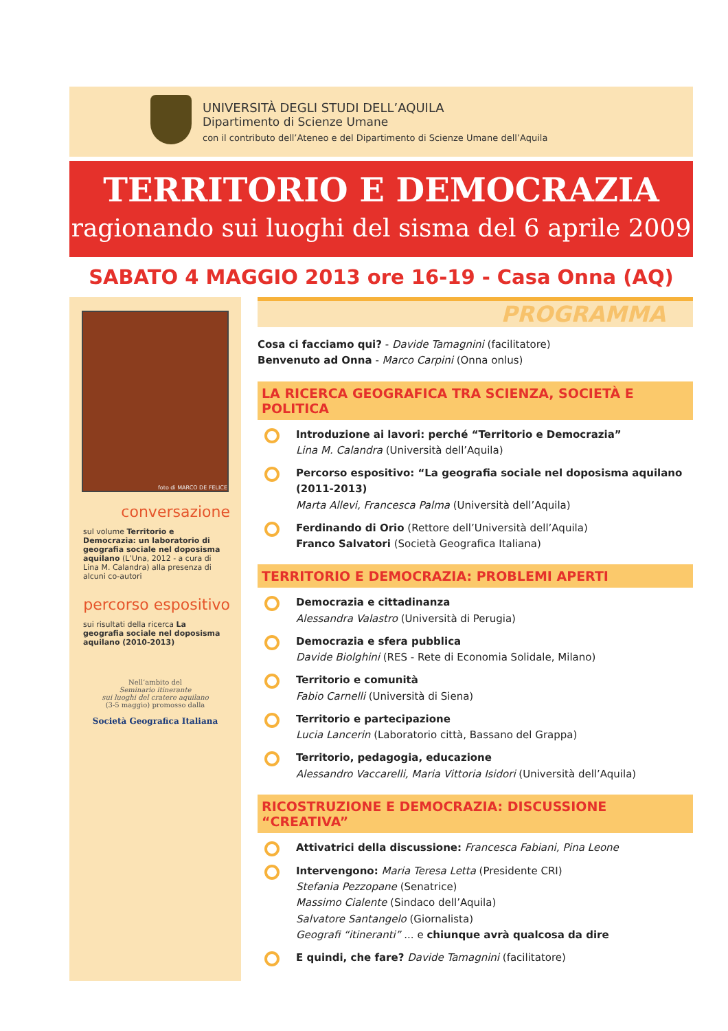UNIVERSITÀ DEGLI STUDI DELL’AQUILA
Dipartimento di Scienze Umane
con il contributo dell’Ateneo e del Dipartimento di Scienze Umane dell’Aquila
TERRITORIO E DEMOCRAZIA
ragionando sui luoghi del sisma del 6 aprile 2009
SABATO 4 MAGGIO 2013 ore 16-19 - Casa Onna (AQ)
foto di MARCO DE FELICE
conversazione
sul volume Territorio e Democrazia: un laboratorio di geografia sociale nel doposisma aquilano (L’Una, 2012 - a cura di Lina M. Calandra) alla presenza di alcuni co-autori
percorso espositivo
sui risultati della ricerca La geografia sociale nel doposisma aquilano (2010-2013)
Nell’ambito del
Seminario itinerante
sui luoghi del cratere aquilano
(3-5 maggio) promosso dalla
Società Geografica Italiana
PROGRAMMA
Cosa ci facciamo qui? - Davide Tamagnini (facilitatore)
Benvenuto ad Onna - Marco Carpini (Onna onlus)
LA RICERCA GEOGRAFICA TRA SCIENZA, SOCIETÀ E POLITICA
Introduzione ai lavori: perché “Territorio e Democrazia”
Lina M. Calandra (Università dell’Aquila)
Percorso espositivo: “La geografia sociale nel doposisma aquilano (2011-2013)
Marta Allevi, Francesca Palma (Università dell’Aquila)
Ferdinando di Orio (Rettore dell’Università dell’Aquila)
Franco Salvatori (Società Geografica Italiana)
TERRITORIO E DEMOCRAZIA: PROBLEMI APERTI
Democrazia e cittadinanza
Alessandra Valastro (Università di Perugia)
Democrazia e sfera pubblica
Davide Biolghini (RES - Rete di Economia Solidale, Milano)
Territorio e comunità
Fabio Carnelli (Università di Siena)
Territorio e partecipazione
Lucia Lancerin (Laboratorio città, Bassano del Grappa)
Territorio, pedagogia, educazione
Alessandro Vaccarelli, Maria Vittoria Isidori (Università dell’Aquila)
RICOSTRUZIONE E DEMOCRAZIA: DISCUSSIONE “CREATIVA”
Attivatrici della discussione: Francesca Fabiani, Pina Leone
Intervengono: Maria Teresa Letta (Presidente CRI)
Stefania Pezzopane (Senatrice)
Massimo Cialente (Sindaco dell’Aquila)
Salvatore Santangelo (Giornalista)
Geografi “itineranti” ... e chiunque avrà qualcosa da dire
E quindi, che fare? Davide Tamagnini (facilitatore)